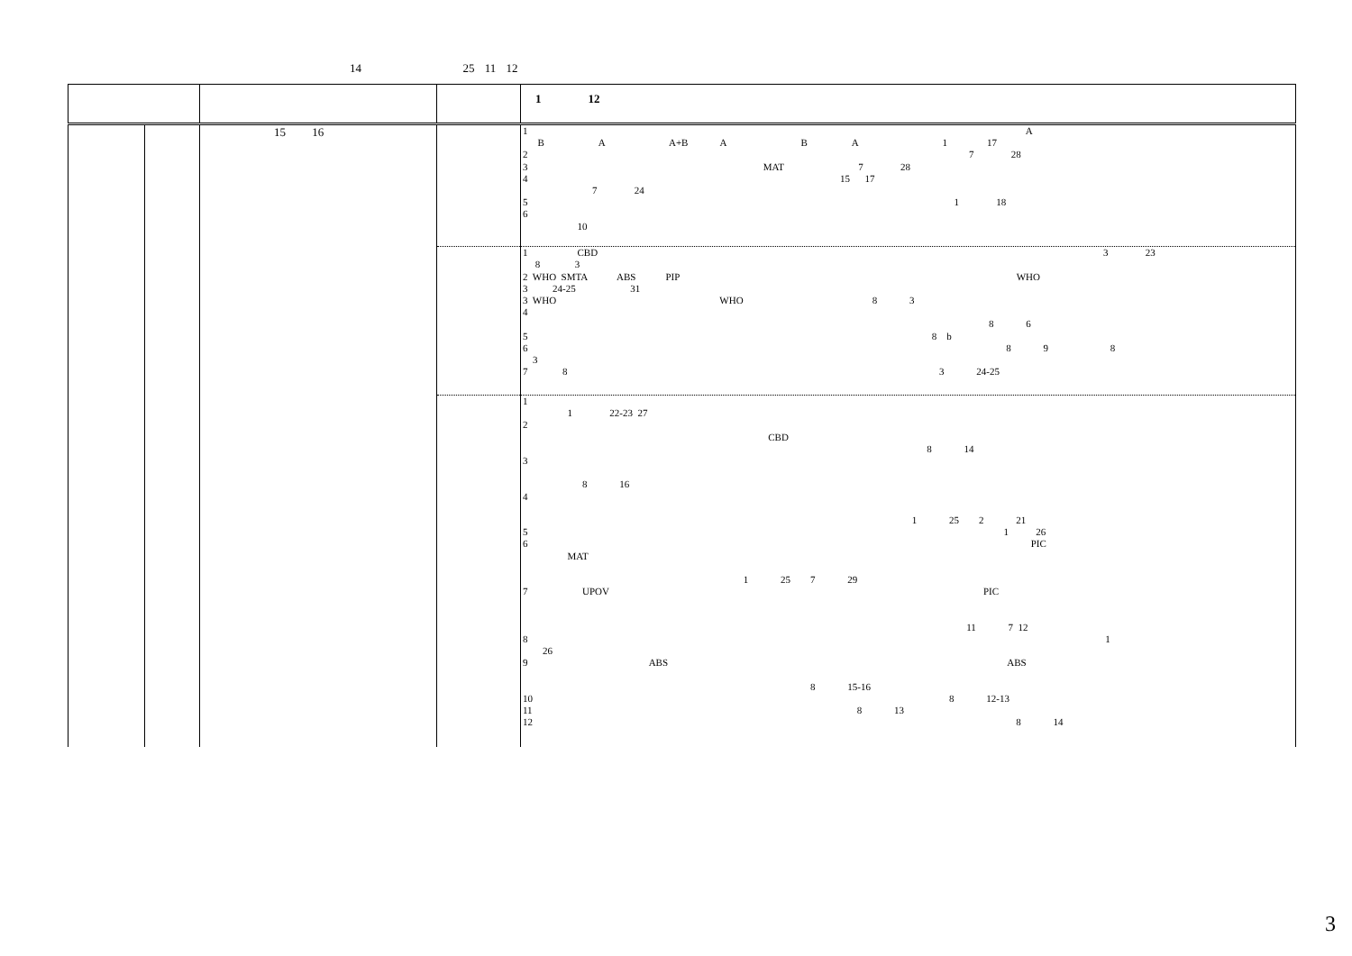14 25 11 12
| | | | | 1 12 |
| | | 15 16 | | 1 A B A A+B A B A 1 17 2 7 28 3 MAT 7 28 4 15 17 7 24 5 1 18 6 10 |
| | | | | 1 CBD 3 23 8 3 2 WHO SMTA ABS PIP WHO 3 24-25 31 3 WHO WHO 8 3 4 8 6 5 8 b 6 8 9 8 3 7 8 3 24-25 |
| | | | | 1 1 22-23 27 2 CBD 8 14 3 8 16 4 1 25 2 21 5 1 26 6 PIC MAT 1 25 7 29 7 UPOV PIC 11 7 12 8 1 26 9 ABS ABS 8 15-16 10 8 12-13 11 8 13 12 8 14 |
3